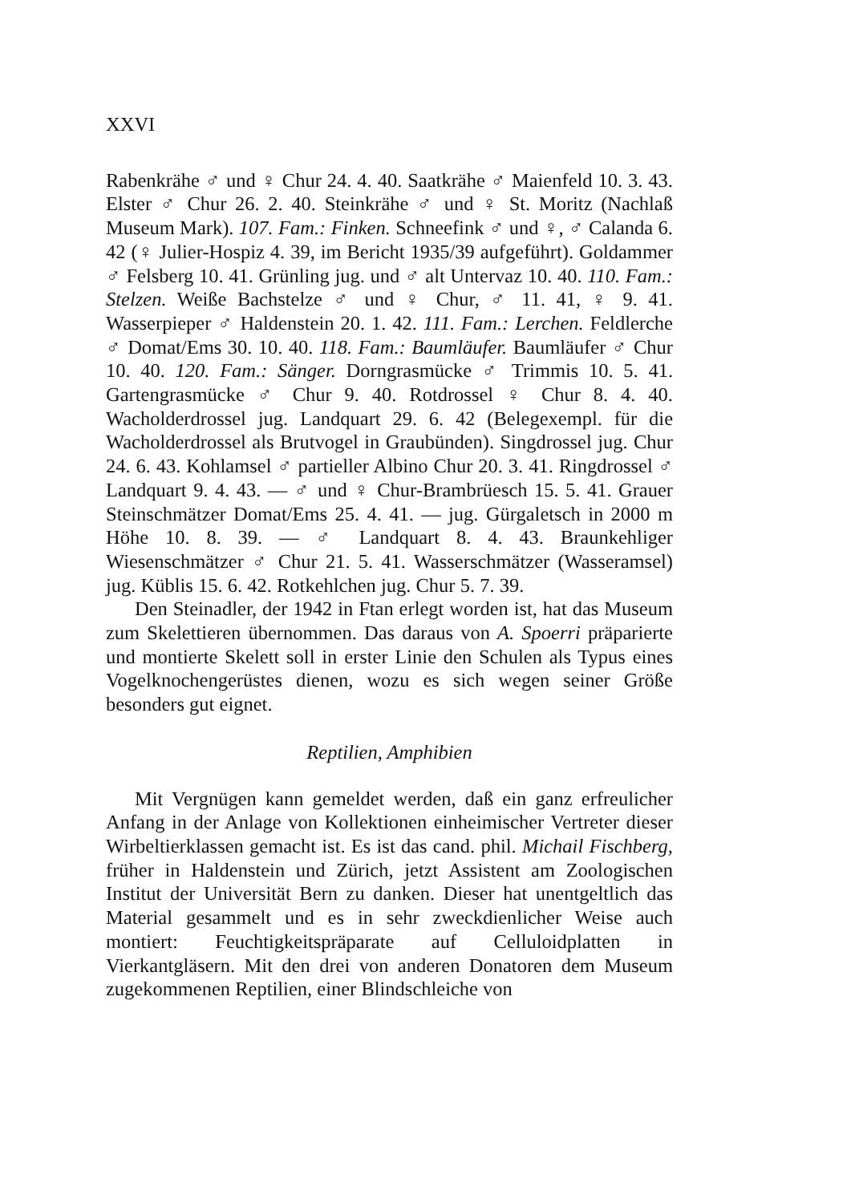XXVI
Rabenkrähe ♂ und ♀ Chur 24. 4. 40. Saatkrähe ♂ Maienfeld 10. 3. 43. Elster ♂ Chur 26. 2. 40. Steinkrähe ♂ und ♀ St. Moritz (Nachlaß Museum Mark). 107. Fam.: Finken. Schneefink ♂ und ♀, ♂ Calanda 6. 42 (♀ Julier-Hospiz 4. 39, im Bericht 1935/39 aufgeführt). Goldammer ♂ Felsberg 10. 41. Grünling jug. und ♂ alt Untervaz 10. 40. 110. Fam.: Stelzen. Weiße Bachstelze ♂ und ♀ Chur, ♂ 11. 41, ♀ 9. 41. Wasserpieper ♂ Haldenstein 20. 1. 42. 111. Fam.: Lerchen. Feldlerche ♂ Domat/Ems 30. 10. 40. 118. Fam.: Baumläufer. Baumläufer ♂ Chur 10. 40. 120. Fam.: Sänger. Dorngrasmücke ♂ Trimmis 10. 5. 41. Gartengrasmücke ♂ Chur 9. 40. Rotdrossel ♀ Chur 8. 4. 40. Wacholderdrossel jug. Landquart 29. 6. 42 (Belegexempl. für die Wacholderdrossel als Brutvogel in Graubünden). Singdrossel jug. Chur 24. 6. 43. Kohlamsel ♂ partieller Albino Chur 20. 3. 41. Ringdrossel ♂ Landquart 9. 4. 43. — ♂ und ♀ Chur-Brambrüesch 15. 5. 41. Grauer Steinschmätzer Domat/Ems 25. 4. 41. — jug. Gürgaletsch in 2000 m Höhe 10. 8. 39. — ♂ Landquart 8. 4. 43. Braunkehliger Wiesenschmätzer ♂ Chur 21. 5. 41. Wasserschmätzer (Wasseramsel) jug. Küblis 15. 6. 42. Rotkehlchen jug. Chur 5. 7. 39.
Den Steinadler, der 1942 in Ftan erlegt worden ist, hat das Museum zum Skelettieren übernommen. Das daraus von A. Spoerri präparierte und montierte Skelett soll in erster Linie den Schulen als Typus eines Vogelknochengerüstes dienen, wozu es sich wegen seiner Größe besonders gut eignet.
Reptilien, Amphibien
Mit Vergnügen kann gemeldet werden, daß ein ganz erfreulicher Anfang in der Anlage von Kollektionen einheimischer Vertreter dieser Wirbeltierklassen gemacht ist. Es ist das cand. phil. Michail Fischberg, früher in Haldenstein und Zürich, jetzt Assistent am Zoologischen Institut der Universität Bern zu danken. Dieser hat unentgeltlich das Material gesammelt und es in sehr zweckdienlicher Weise auch montiert: Feuchtigkeitspräparate auf Celluloidplatten in Vierkantgläsern. Mit den drei von anderen Donatoren dem Museum zugekommenen Reptilien, einer Blindschleiche von